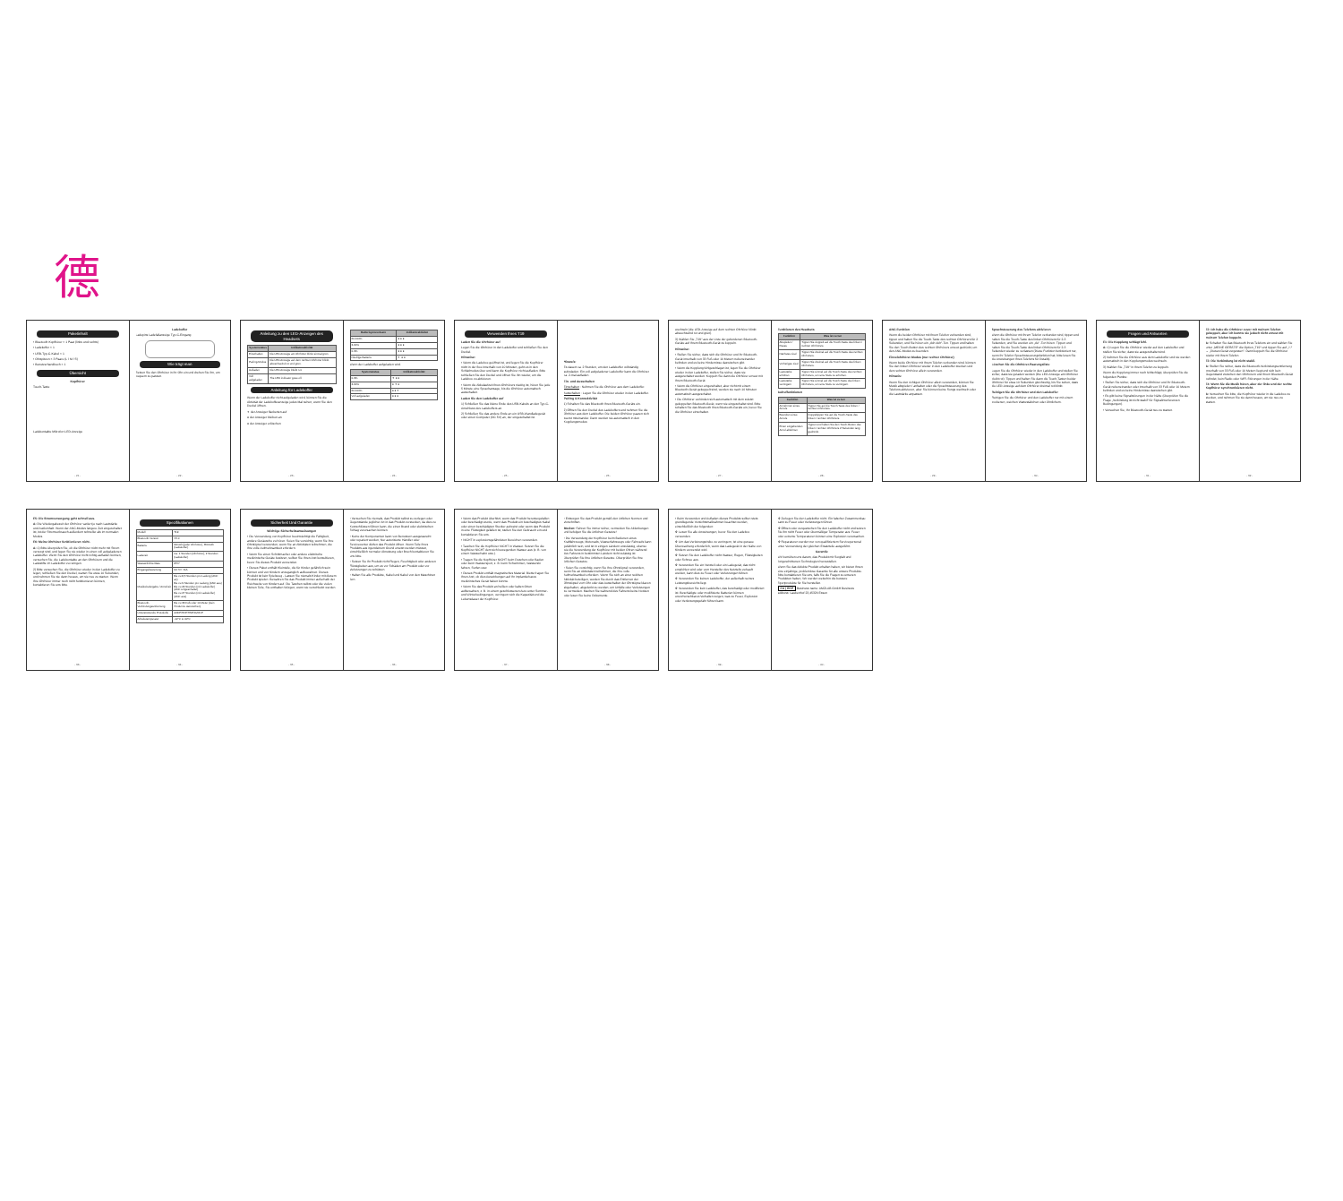德
Paketinhalt
• Bluetooth Kopfhörer × 1 Paar (links und rechts)
• Ladekoffer × 1
• USB-Typ-C-Kabel × 1
• Ohrspitzen × 3 Paare (L / M / S)
• Benutzerhandbuch × 1
Übersicht
Kopfhörer
Touch-Taste
Ladekontakte Mikrofon LED-Anzeige
- 21 -
Ladekoffer
Ladepins Ladefallanzeige Typ-C-Eingang
Wie trägt man
Setzen Sie den Ohrhörer in Ihr Ohr ein und drehen Sie ihn, um bequem zu passen.
- 22 -
Anleitung zu den LED-Anzeigen des Headsets
| Systemstatus | Indikatoraktivität |
| --- | --- |
| Einschalten | Die LED-Anzeige am Ohrhörer blinkt einmal grün. |
| Pairing-Modus | Die LED-Anzeige auf dem rechten Ohrhörer blinkt abwechselnd rot und grün. |
| Aufladen | Die LED-Anzeige bleibt rot. |
| Voll aufgeladen | The LED indicator goes off. |
Anleitung für Ladekoffer
Wenn der Ladekoffer nicht aufgeladen wird, können Sie die Aktivität der Ladekofferanzeige jedes Mal sehen, wenn Sie den Deckel öffnen.
✦ der Anzeiger flackerten auf
● der Anzeiger bleiben an
● der Anzeiger erlöschen
- 23 -
| Batterieprozentsatz | Indikatoraktivität |
| --- | --- |
| 60-100% | ● ● ● |
| 3-60% | ● ● ● |
| 0-3% | ● ● ● |
| Niedrige Batterie | ✦ ● ● |
Wenn der Ladekoffer aufgeladen wird.
| Systemstatus | Indikatoraktivität |
| --- | --- |
| 0-3% | ✦ ● ● |
| 3-60% | ● ✦ ● |
| 60-100% | ● ● ✦ |
| Voll aufgeladen | ● ● ● |
- 24 -
Verwenden Ihres T19
Laden Sie die Ohrhörer auf
Legen Sie die Ohrhörer in den Ladekoffer und schließen Sie den Deckel.
Hinweise:
• Wenn die Ladebox geöffnet ist, und legen Sie die Kopfhörer nicht in der Box innerhalb von 10 Minuten, geht es in den Schlafmodus über und kann die Kopfhörer nicht aufladen. Bitte schließen Sie den Deckel und öffnen Sie ihn wieder, um die Ladebox zu aktivieren.
• Wenn die Akkulaufzeit Ihres Ohrhörers niedrig ist, hören Sie jede 5 Minute eine Sprachansage, bis die Ohrhörer automatisch ausschalten.
Laden Sie den Ladekoffer auf
1) Schließen Sie das kleine Ende des USB-Kabels an den Typ-C-Anschluss des Ladekoffers an.
2) Schließen Sie das andere Ende an ein USB-Wandladegerät oder einen Computer (DC 5V) an, der eingeschaltet ist.
- 25 -
Hinweis:
Es dauert ca. 2 Stunden, um den Ladekoffer vollständig aufzuladen. Ein voll aufgeladener Ladekoffer kann die Ohrhörer ca. 2-mal aufladen.
Ein- und Ausschalten
Einschalten : Nehmen Sie die Ohrhörer aus dem Ladekoffer.
Ausschalten : Legen Sie die Ohrhörer wieder in den Ladekoffer.
Pairing & Konnektivität
1) Schalten Sie das Bluetooth Ihres Bluetooth-Geräts ein.
2) Öffnen Sie den Deckel des Ladekoffers und nehmen Sie die Ohrhörer aus dem Ladekoffer. Die beiden Ohrhörer paaren sich zuerst miteinander. Dann werden sie automatisch in den Kopplungsmodus
- 26 -
wechseln (die LED-Anzeige auf dem rechten Ohrhörer blinkt abwechselnd rot und grün).
3) Wählen Sie „T19" aus der Liste der gefundenen Bluetooth-Geräte auf Ihrem Bluetooth-Gerät zu koppeln.
Hinweise:
• Stellen Sie sicher, dass sich die Ohrhörer und Ihr Bluetooth-Gerät innerhalb von 33 Fuß oder 10 Metern nebeneinander befinden und es keine Hindernisse dazwischen gibt.
• Wenn die Kopplung fehlgeschlagen ist, legen Sie die Ohrhörer wieder in den Ladekoffer, stellen Sie sicher, dass sie ausgeschaltet wurden. Koppeln Sie dann die Ohrhörer erneut mit Ihrem Bluetooth-Gerät.
• Wenn die Ohrhörer eingeschaltet, aber nicht mit einem Bluetooth-Gerät gekoppelt sind, werden sie nach 10 Minuten automatisch ausgeschaltet.
• Die Ohrhörer verbinden sich automatisch mit dem zuletzt gekoppelten Bluetooth-Gerät, wenn sie eingeschaltet sind. Bitte schalten Sie das Bluetooth Ihres Bluetooth-Geräts ein, bevor Sie die Ohrhörer einschalten.
- 27 -
Funktionen des Headsets
| Funktion | Was ist zu tun |
| --- | --- |
| Abspielen / Pause | Tippen Sie doppelt auf die Touch-Taste des linken / rechten Ohrhörers. |
| Nächstes Lied | Tippen Sie dreimal auf die Touch-Taste des rechten Ohrhörers. |
| Vorheriges Lied | Tippen Sie dreimal auf die Touch-Taste des linken Ohrhörers. |
| Lautstärke erhöhen | Tippen Sie einmal auf die Touch-Taste des rechten Ohrhörers, um eine Stufe zu erhöhen. |
| Lautstärke verringern | Tippen Sie einmal auf die Touch-Taste des linken Ohrhörers, um eine Stufe zu verringern. |
Aufruffunktionen
| Funktion | Was ist zu tun |
| --- | --- |
| Annehmen eines Anrufs | Tippen Sie auf die Touch-Taste des linken / rechten Ohrhörers. |
| Beenden eines Anrufs | Doppeltippen Sie auf die Touch-Taste des linken / rechten Ohrhörers. |
| Einen eingehenden Anruf ablehnen | Tippen und halten Sie den Touch-Button des linken / rechten Ohrhörers 2 Sekunden lang gedrückt. |
- 28 -
ANC-Funktion
Wenn die beiden Ohrhörer mit Ihrem Telefon verbunden sind, tippen und halten Sie die Touch-Taste des rechten Ohrhörers für 2 Sekunden, und Sie hören ein „doh doh"-Ton. Tippen und halten Sie den Touch-Button des rechten Ohrhörers erneut gedrückt, um den ANC-Modus zu beenden.
Einzelohrhörer-Modus (nur rechter Ohrhörer)
Wenn beide Ohrhörer mit Ihrem Telefon verbunden sind, können Sie den linken Ohrhörer wieder in den Ladekoffer stecken und den rechten Ohrhörer allein verwenden.
Hinweis:
Wenn Sie den richtigen Ohrhörer allein verwenden, können Sie Musik abspielen / anhalten oder die Sprachsteuerung des Telefons aktivieren, aber Sie können keine Songs wechseln oder die Lautstärke anpassen.
- 29 -
Sprachsteuerung des Telefons aktivieren
Wenn die Ohrhörer mit Ihrem Telefon verbunden sind, tippen und halten Sie die Touch-Taste des linken Ohrhörers für 2-3 Sekunden, und Sie werden ein „du" -Ton hören. Tippen und halten Sie die Touch-Taste des linken Ohrhörers für 2-3 Sekunden wieder zu verlassen (Diese Funktion funktioniert nur, wenn Ihr Telefon Sprachsteuerungsfunktion hat; bitte lesen Sie die Anweisungen Ihres Telefons für Details).
Löschen Sie die Ohrhörer-Paarungsliste
Legen Sie die Ohrhörer wieder in den Ladekoffer und stellen Sie sicher, dass sie geladen werden (Die LED-Anzeige am Ohrhörer bleibt rot). Tippen und halten Sie dann die Touch-Tasten beider Ohrhörer für etwa 10 Sekunden gleichzeitig, bis Sie sehen, dass die LED-Anzeige auf dem Ohrhörer dreimal rot blinkt.
Reinigen Sie die Ohrhörer und den Ladekoffer
Reinigen Sie die Ohrhörer und den Ladekoffer nur mit einem trockenen, weichen Wattestäbchen oder Ähnlichem.
- 30 -
Fragen und Antworten
F1: Die Kopplung schlägt fehl.
A: 1) Legen Sie die Ohrhörer wieder auf den Ladekoffer und stellen Sie sicher, dass sie ausgeschaltet sind.
2) Nehmen Sie die Ohrhörer aus dem Ladekoffer und sie werden automatisch in den Kopplungsmodus wechseln.
3) Wählen Sie „T19" in Ihrem Telefon zu koppeln.
Wenn die Kopplung immer noch fehlschlägt, überprüfen Sie die folgenden Punkte:
• Stellen Sie sicher, dass sich die Ohrhörer und Ihr Bluetooth-Gerät nebeneinander oder innerhalb von 33 Fuß oder 10 Metern befinden und es keine Hindernisse dazwischen gibt.
• Es gibt keine Signalstörungen in der Nähe (überprüfen Sie die Frage „Verbindung ist nicht stabil" für Signalinterferenzen Bedingungen).
• Versuchen Sie, Ihr Bluetooth-Gerät neu zu starten.
- 31 -
F2: Ich habe die Ohrhörer zuvor mit meinem Telefon gekoppelt, aber ich konnte sie jedoch nicht erneut mit meinem Telefon koppeln.
A: Schalten Sie das Bluetooth Ihres Telefons ein und wählen Sie unter „MEINE GERÄTE" die Option „T19" und tippen Sie auf „ⓘ" → „Dieses Gerät vergessen". Dann koppeln Sie die Ohrhörer wieder mit Ihrem Telefon.
F3: Die Verbindung ist nicht stabil.
A: Stellen Sie sicher, dass die Bluetooth-Verbindungsentfernung innerhalb von 33 Fuß oder 10 Metern liegt und sich kein Gegenstand zwischen den Ohrhörern und Ihrem Bluetooth-Gerät befindet, kein Radio oder WIFI-Störungen in der Nähe.
F4: Wenn Sie die Musik hören, aber der linke und der rechte Kopfhörer synchronisieren nicht.
A: Versuchen Sie bitte, die Kopfhörer wieder in die Ladebox zu stecken, und nehmen Sie sie dann heraus, um sie neu zu starten.
- 32 -
F5: Die Stromversorgung geht schnell aus.
A: Die Wiedergabezeit der Ohrhörer variiert je nach Lautstärke und Audioinhalt. Wenn der ANC-Modus längere Zeit eingeschaltet ist, ist der Stromverbrauch außerdem schneller als im normalen Modus.
F6: Meine Ohrhörer funktionieren nicht.
A: 1) Bitte überprüfen Sie, ob die Ohrhörer nicht mehr mit Strom versorgt sind, und legen Sie sie wieder in einen voll aufgeladenen Ladekoffer. Wenn Sie den Ohrhörer nicht richtig aufladen können, versuchen Sie, die Ladekontakte an den Ohrhörern und die Ladestifte im Ladekoffer zu reinigen.
2) Bitte versuchen Sie, die Ohrhörer wieder in den Ladekoffer zu legen, schließen Sie den Deckel, warten Sie etwa 10 Sekunden, und nehmen Sie sie dann heraus, um sie neu zu starten. Wenn Ihre Ohrhörer immer noch nicht funktionieren können, kontaktieren Sie uns bitte.
- 33 -
Spezifikationen
| Modell | T19 |
| Bluetooth-Version | V5.0 |
| Batterie | 60mAh (jeder Ohrhörer), 350mAh (Ladekoffer) |
| Ladezeit | Ca. 1 Stunden (Ohrhörer), 2 Stunden (Ladekoffer) |
| Wasserdichte Rate | IPX7 |
| Eingangsbewertung | DC 5V ⎓1A |
| Musikwiedergabe / Anrufzeit | Bis zu 8,5 Stunden pro Ladung (ANC an) Bis zu 9 Stunden pro Ladung (ANC aus) Bis zu 26 Stunden (mit Ladekoffer) (ANC eingeschaltet) Bis zu 27 Stunden (mit Ladekoffer) (ANC aus) |
| Bluetooth-Verbindungsentfernung | Bis zu 33 Fuß oder 10 Meter (kein Hindernis dazwischen) |
| Unterstützende Protokolle | A2DP/HFP/HSP/AVRCP |
| Arbeitstemperatur | -10°C to 40°C |
- 34 -
Sicherheit Und Garantie
Wichtige Sicherheitsanweisungen
• Die Verwendung von Kopfhörer beeinträchtigt die Fähigkeit, andere Geräusche zu hören. Seien Sie vorsichtig, wenn Sie Ihre Ohrstöpsel verwenden, wenn Sie an Aktivitäten teilnehmen, die Ihre volle Aufmerksamkeit erfordern.
• Wenn Sie einen Schrittmacher oder andere elektrische medizinische Geräte besitzen, sollten Sie Ihren Arzt konsultieren, bevor Sie dieses Produkt verwenden.
• Dieses Paket enthält Kleinteile, die für Kinder gefährlich sein können und von Kindern unzugänglich aufbewahren. Dieses Produkt ist kein Spielzeug - Lassen Sie niemals Kinder mit diesem Produkt spielen. Bewahren Sie das Produkt immer außerhalb der Reichweite von Kindern auf. Die Taschen selbst oder die vielen kleinen Teile, Sie enthalten Würgen, wenn sie verschluckt werden.
- 35 -
• Versuchen Sie niemals, das Produkt selbst zu zerlegen oder Gegenstände jeglicher Art in das Produkt zu stecken, da dies zu Kurzschlüssen führen kann, die einen Brand oder elektrischen Schlag verursachen können.
• Keine der Komponenten kann von Benutzern ausgetauscht oder repariert werden, Nur autorisierte Händler oder Servicecenter dürfen das Produkt öffnen. Wenn Teile Ihres Produkts aus irgendeinem Grund ersetzt werden müssen, einschließlich normaler Abnutzung oder Bruch kontaktieren Sie uns bitte.
• Setzen Sie Ihr Produkt nicht Regen, Feuchtigkeit oder anderen Flüssigkeiten aus, um es vor Schäden am Produkt oder vor Verletzungen zu schützen.
• Halten Sie alle Produkte, Kabel und Kabel von den Maschinen fern.
- 36 -
• Wenn das Produkt überhitzt, wenn das Produkt heruntergefallen oder beschädigt wurde, wenn das Produkt ein beschädigtes Kabel oder einen beschädigten Stecker aufweist oder wenn das Produkt in eine Flüssigkeit gefallen ist, stellen Sie den Gebrauch ein und kontaktieren Sie uns.
• NICHT in explosionsgefährdeten Bereichen verwenden.
• Tauchen Sie die Kopfhörer NICHT in Wasser. Setzen Sie die Kopfhörer NICHT dem sich bewegenden Wasser aus (z. B. von einem Wasserhahn usw.).
• Tragen Sie die Kopfhörer NICHT beim Duschen oder Baden oder beim Wassersport, z. B. beim Schwimmen, Wasserski fahren, Surfen usw.
• Dieses Produkt enthält magnetisches Material. Biette fragen Sie Ihren Arzt, ob dies Auswirkungen auf Ihr implantierbares medizinisches Gerät haben könnte.
• Wenn Sie das Produkt an heißen oder kalten Orten aufbewahren, z. B. in einem geschlossenen Auto unter Sommer- und Winterbedingungen, verringern sich die Kapazität und die Lebensdauer der Kopfhörer.
- 37 -
• Entsorgen Sie das Produkt gemäß den örtlichen Normen und Vorschriften.
Merken: Fahren Sie immer sicher, vermeiden Sie Ablenkungen und befolgen Sie die örtlichen Gesetze!
• Die Verwendung der Kopfhörer beim Bedienen eines Kraftfahrzeugs, Motorrads, Wasserfahrzeugs oder Fahrrads kann gefährlich sein, und ist in einigen Ländern unzulässig, ebenso wie die Verwendung der Kopfhörer mit beiden Ohren während des Fahrens in bestimmten Ländern nicht zulässig ist. Überprüfen Sie Ihre örtlichen Gesetze. Überprüfen Sie Ihre örtlichen Gesetze.
• Seien Sie vorsichtig, wenn Sie Ihre Ohrstöpsel verwenden, wenn Sie an Aktivitäten teilnehmen, die Ihre volle Aufmerksamkeit erfordern. Wenn Sie sich an einer solchen Aktivität beteiligen, werden Sie durch das Entfernen der Ohrstöpsel vom Ohr oder das Ausschalten der Ohrstöpsel davon abgehalten, abgelenkt zu werden, um Unfälle oder Verletzungen zu vermeiden. Machen Sie während des Fahrens keine Notizen oder lesen Sie keine Dokumente.
- 38 -
• Beim Verwenden und Aufladen dieses Produkts sollten stets grundlegende Vorsichtsmaßnahmen beachtet werden, einschließlich der folgenden:
※ Lesen Sie alle Anweisungen, bevor Sie den Ladebox verwenden.
※ Um das Verletzungsrisiko zu verringern, ist eine genaue Überwachung erforderlich, wenn das Ladegerät in der Nähe von Kindern verwendet wird.
※ Setzen Sie den Ladekoffer nicht Wasser, Regen, Flüssigkeiten oder Schnee aus.
※ Verwenden Sie ein Netzteil oder ein Ladegerät, das nicht empfohlen wird oder vom Hersteller des Netzteils verkauft werden, kann dies zu Feuer oder Verletzungen führen.
※ Verwenden Sie keinen Ladekoffer, der außerhalb seines Leistungsbereichs liegt.
※ Verwenden Sie kein Ladekoffer, das beschädigt oder modifiziert ist. Beschädigte oder modifizierte Batterien können unvorhersehbares Verhalten zeigen, was zu Feuer, Explosion oder Verletzungsgefahr führen kann.
- 39 -
※ Zerlegen Sie den Ladekoffer nicht. Ein falscher Zusammenbau kann zu Feuer oder Verletzungen führen.
※ Öffnen oder zerquetschen Sie den Ladekoffer nicht und setzen Sie ihn nicht Feuer oder übermäßiger Temperatur aus. Feuer oder extreme Temperaturen können eine Explosion verursachen.
※ Reparaturen werden nur von qualifiziertem Servicepersonal unter Verwendung der gleichen Ersatzteile ausgeführt.
Garantie
Wir bemühen uns darum, das Produkt mit Sorgfalt und fortgeschrittenen Technologien herzustellen.
Wenn Sie das defekte Produkt erhalten haben, wir bieten Ihnen eine einjährige, problemlose Garantie für alle unsere Produkte. Bitte kontaktieren Sie uns, falls Sie die Fragen zu unseren Produkten haben, Wir werden weiterhin die bessere Sportprodukte für Sie herstellen.
EU | REP Business name: AMZLAB GmbH Business address: Laubenhof 23,45326 Essen
- 40 -